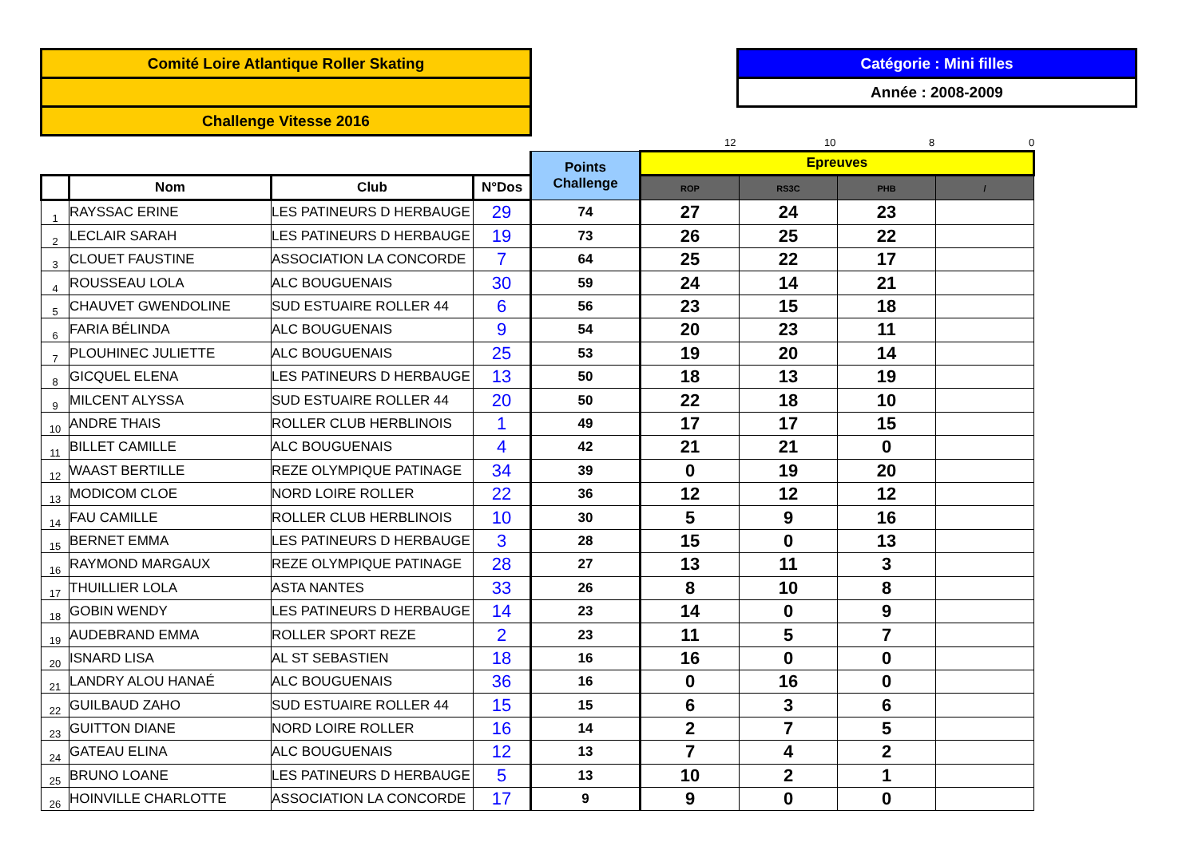Comité Loire Atlantique Roller Skating
Challenge Vitesse 2016
Catégorie : Mini filles
Année : 2008-2009
12 10 8 0
| | | | | Points Challenge | Epreuves | | | |
| | Nom | Club | N°Dos | | ROP | RS3C | PHB | / |
| 1 | RAYSSAC ERINE | LES PATINEURS D HERBAUGE | 29 | 74 | 27 | 24 | 23 | |
| 2 | LECLAIR SARAH | LES PATINEURS D HERBAUGE | 19 | 73 | 26 | 25 | 22 | |
| 3 | CLOUET FAUSTINE | ASSOCIATION LA CONCORDE | 7 | 64 | 25 | 22 | 17 | |
| 4 | ROUSSEAU LOLA | ALC BOUGUENAIS | 30 | 59 | 24 | 14 | 21 | |
| 5 | CHAUVET GWENDOLINE | SUD ESTUAIRE ROLLER 44 | 6 | 56 | 23 | 15 | 18 | |
| 6 | FARIA BÉLINDA | ALC BOUGUENAIS | 9 | 54 | 20 | 23 | 11 | |
| 7 | PLOUHINEC JULIETTE | ALC BOUGUENAIS | 25 | 53 | 19 | 20 | 14 | |
| 8 | GICQUEL ELENA | LES PATINEURS D HERBAUGE | 13 | 50 | 18 | 13 | 19 | |
| 9 | MILCENT ALYSSA | SUD ESTUAIRE ROLLER 44 | 20 | 50 | 22 | 18 | 10 | |
| 10 | ANDRE THAIS | ROLLER CLUB HERBLINOIS | 1 | 49 | 17 | 17 | 15 | |
| 11 | BILLET CAMILLE | ALC BOUGUENAIS | 4 | 42 | 21 | 21 | 0 | |
| 12 | WAAST BERTILLE | REZE OLYMPIQUE PATINAGE | 34 | 39 | 0 | 19 | 20 | |
| 13 | MODICOM CLOE | NORD LOIRE ROLLER | 22 | 36 | 12 | 12 | 12 | |
| 14 | FAU CAMILLE | ROLLER CLUB HERBLINOIS | 10 | 30 | 5 | 9 | 16 | |
| 15 | BERNET EMMA | LES PATINEURS D HERBAUGE | 3 | 28 | 15 | 0 | 13 | |
| 16 | RAYMOND MARGAUX | REZE OLYMPIQUE PATINAGE | 28 | 27 | 13 | 11 | 3 | |
| 17 | THUILLIER LOLA | ASTA NANTES | 33 | 26 | 8 | 10 | 8 | |
| 18 | GOBIN WENDY | LES PATINEURS D HERBAUGE | 14 | 23 | 14 | 0 | 9 | |
| 19 | AUDEBRAND EMMA | ROLLER SPORT REZE | 2 | 23 | 11 | 5 | 7 | |
| 20 | ISNARD LISA | AL ST SEBASTIEN | 18 | 16 | 16 | 0 | 0 | |
| 21 | LANDRY ALOU HANAÉ | ALC BOUGUENAIS | 36 | 16 | 0 | 16 | 0 | |
| 22 | GUILBAUD ZAHO | SUD ESTUAIRE ROLLER 44 | 15 | 15 | 6 | 3 | 6 | |
| 23 | GUITTON DIANE | NORD LOIRE ROLLER | 16 | 14 | 2 | 7 | 5 | |
| 24 | GATEAU ELINA | ALC BOUGUENAIS | 12 | 13 | 7 | 4 | 2 | |
| 25 | BRUNO LOANE | LES PATINEURS D HERBAUGE | 5 | 13 | 10 | 2 | 1 | |
| 26 | HOINVILLE CHARLOTTE | ASSOCIATION LA CONCORDE | 17 | 9 | 9 | 0 | 0 | |